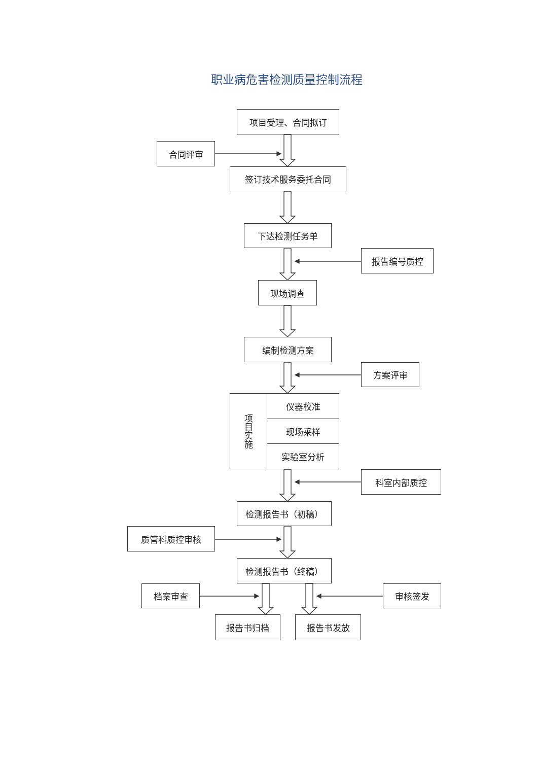职业病危害检测质量控制流程
项目受理、合同拟订
合同评审
签订技术服务委托合同
下达检测任务单
报告编号质控
现场调查
编制检测方案
方案评审
项目实施
仪器校准
现场采样
实验室分析
科室内部质控
检测报告书（初稿）
质管科质控审核
检测报告书（终稿）
档案审查 审核签发
报告书归档 报告书发放